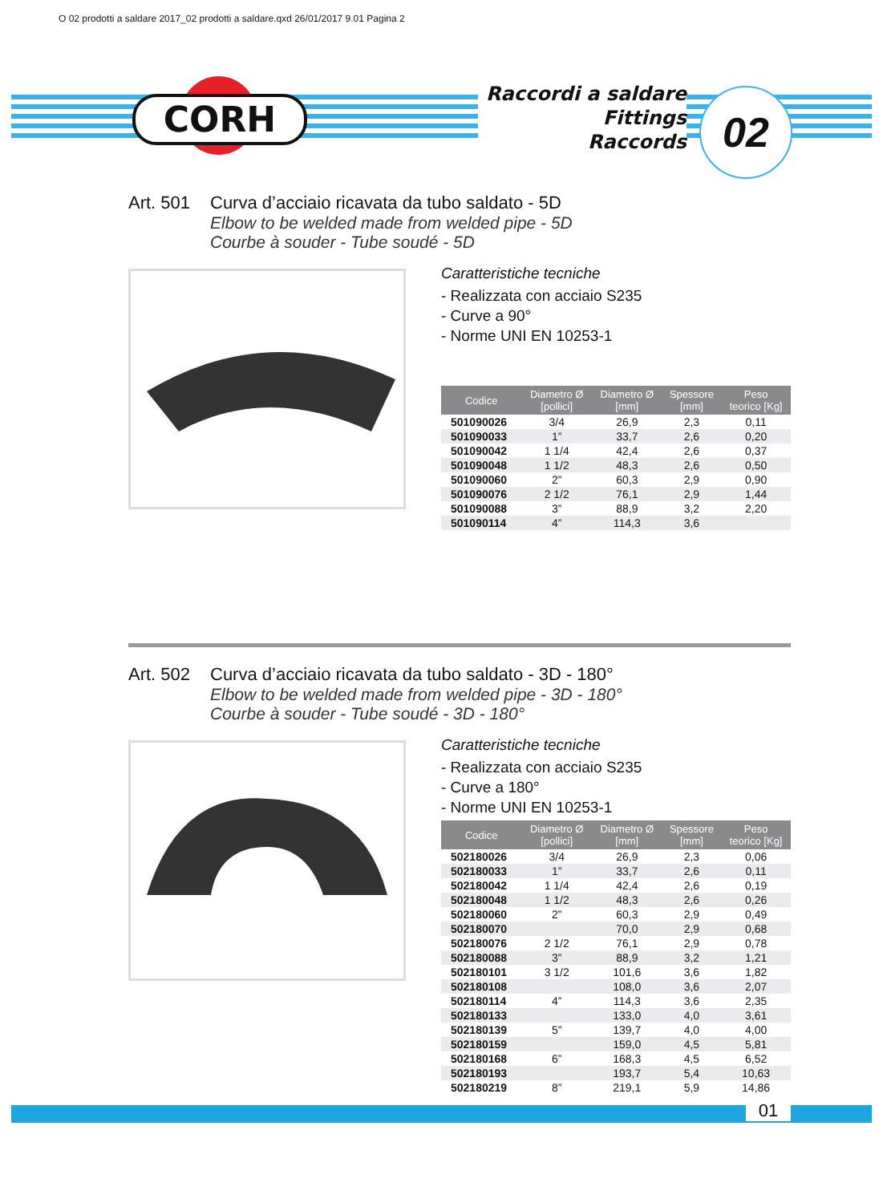O 02 prodotti a saldare 2017_02 prodotti a saldare.qxd 26/01/2017 9.01 Pagina 2
CORH
Raccordi a saldare
Fittings
Raccords
02
Art. 501 Curva d’acciaio ricavata da tubo saldato - 5D
Elbow to be welded made from welded pipe - 5D
Courbe à souder - Tube soudé - 5D
Caratteristiche tecniche
- Realizzata con acciaio S235
- Curve a 90°
- Norme UNI EN 10253-1
| Codice | Diametro Ø [pollici] | Diametro Ø [mm] | Spessore [mm] | Peso teorico [Kg] |
| --- | --- | --- | --- | --- |
| 501090026 | 3/4 | 26,9 | 2,3 | 0,11 |
| 501090033 | 1” | 33,7 | 2,6 | 0,20 |
| 501090042 | 1 1/4 | 42,4 | 2,6 | 0,37 |
| 501090048 | 1 1/2 | 48,3 | 2,6 | 0,50 |
| 501090060 | 2” | 60,3 | 2,9 | 0,90 |
| 501090076 | 2 1/2 | 76,1 | 2,9 | 1,44 |
| 501090088 | 3” | 88,9 | 3,2 | 2,20 |
| 501090114 | 4” | 114,3 | 3,6 | |
Art. 502 Curva d’acciaio ricavata da tubo saldato - 3D - 180°
Elbow to be welded made from welded pipe - 3D - 180°
Courbe à souder - Tube soudé - 3D - 180°
Caratteristiche tecniche
- Realizzata con acciaio S235
- Curve a 180°
- Norme UNI EN 10253-1
| Codice | Diametro Ø [pollici] | Diametro Ø [mm] | Spessore [mm] | Peso teorico [Kg] |
| --- | --- | --- | --- | --- |
| 502180026 | 3/4 | 26,9 | 2,3 | 0,06 |
| 502180033 | 1” | 33,7 | 2,6 | 0,11 |
| 502180042 | 1 1/4 | 42,4 | 2,6 | 0,19 |
| 502180048 | 1 1/2 | 48,3 | 2,6 | 0,26 |
| 502180060 | 2” | 60,3 | 2,9 | 0,49 |
| 502180070 | | 70,0 | 2,9 | 0,68 |
| 502180076 | 2 1/2 | 76,1 | 2,9 | 0,78 |
| 502180088 | 3” | 88,9 | 3,2 | 1,21 |
| 502180101 | 3 1/2 | 101,6 | 3,6 | 1,82 |
| 502180108 | | 108,0 | 3,6 | 2,07 |
| 502180114 | 4” | 114,3 | 3,6 | 2,35 |
| 502180133 | | 133,0 | 4,0 | 3,61 |
| 502180139 | 5” | 139,7 | 4,0 | 4,00 |
| 502180159 | | 159,0 | 4,5 | 5,81 |
| 502180168 | 6” | 168,3 | 4,5 | 6,52 |
| 502180193 | | 193,7 | 5,4 | 10,63 |
| 502180219 | 8” | 219,1 | 5,9 | 14,86 |
01